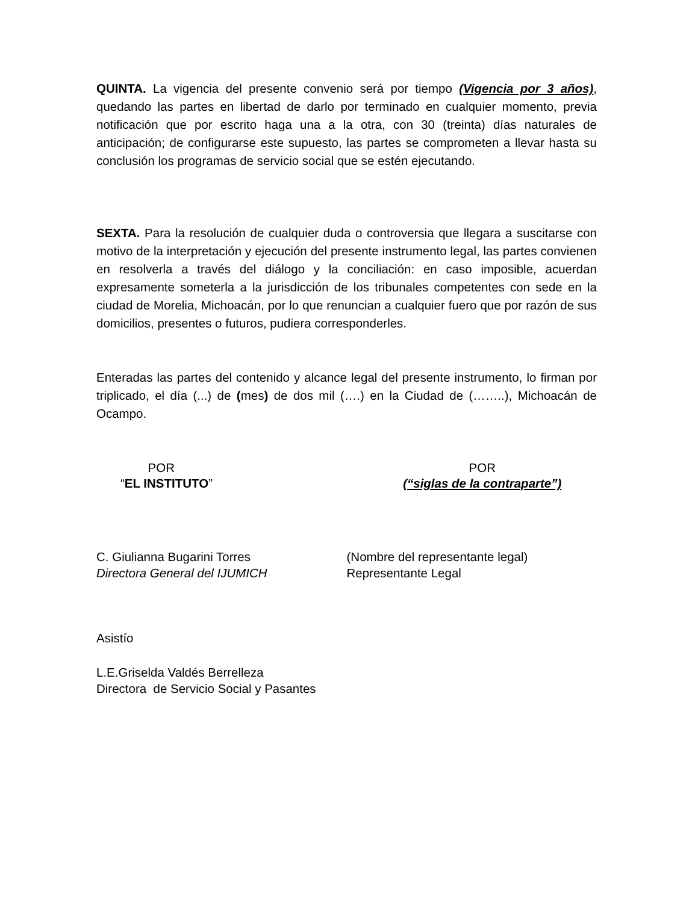QUINTA. La vigencia del presente convenio será por tiempo (Vigencia por 3 años), quedando las partes en libertad de darlo por terminado en cualquier momento, previa notificación que por escrito haga una a la otra, con 30 (treinta) días naturales de anticipación; de configurarse este supuesto, las partes se comprometen a llevar hasta su conclusión los programas de servicio social que se estén ejecutando.
SEXTA. Para la resolución de cualquier duda o controversia que llegara a suscitarse con motivo de la interpretación y ejecución del presente instrumento legal, las partes convienen en resolverla a través del diálogo y la conciliación: en caso imposible, acuerdan expresamente someterla a la jurisdicción de los tribunales competentes con sede en la ciudad de Morelia, Michoacán, por lo que renuncian a cualquier fuero que por razón de sus domicilios, presentes o futuros, pudiera corresponderles.
Enteradas las partes del contenido y alcance legal del presente instrumento, lo firman por triplicado, el día (...) de (mes) de dos mil (….) en la Ciudad de (……..), Michoacán de Ocampo.
POR
“EL INSTITUTO”
POR
(“siglas de la contraparte”)
C. Giulianna Bugarini Torres
Directora General del IJUMICH
(Nombre del representante legal)
Representante Legal
Asistío
L.E.Griselda Valdés Berrelleza
Directora de Servicio Social y Pasantes